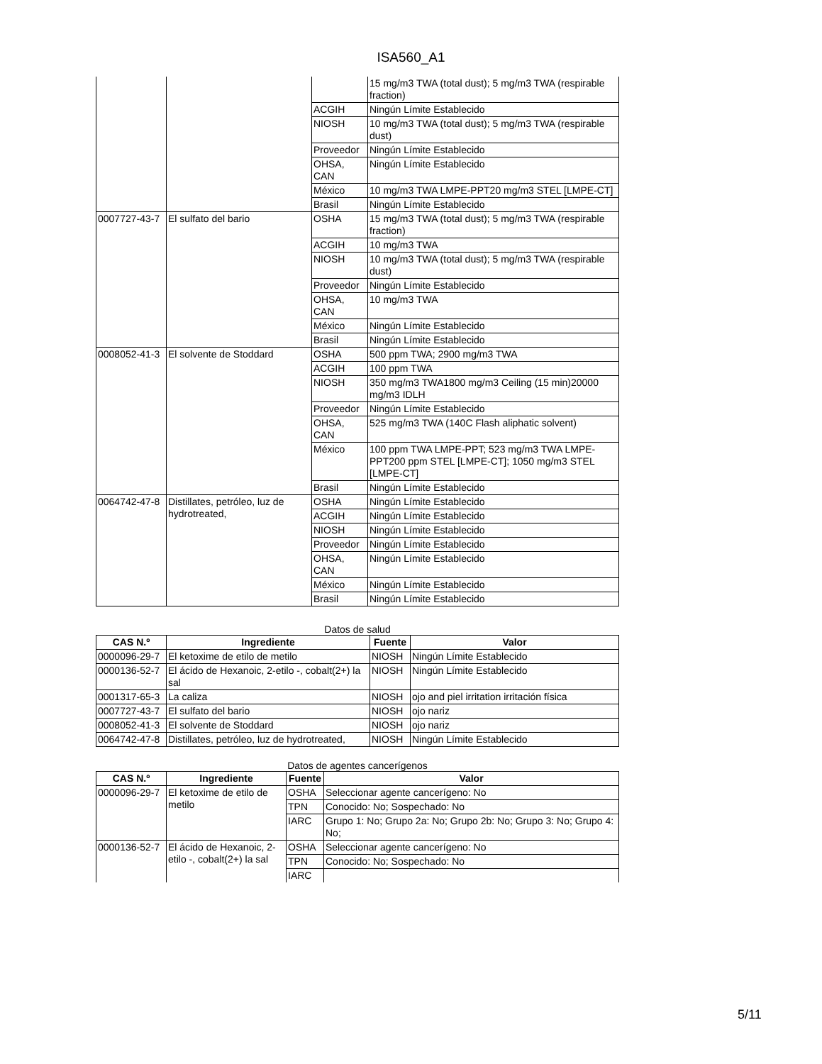ISA560_A1
| | | | 15 mg/m3 TWA (total dust); 5 mg/m3 TWA (respirable fraction) |
| | | ACGIH | Ningún Límite Establecido |
| | | NIOSH | 10 mg/m3 TWA (total dust); 5 mg/m3 TWA (respirable dust) |
| | | Proveedor | Ningún Límite Establecido |
| | | OHSA, CAN | Ningún Límite Establecido |
| | | México | 10 mg/m3 TWA LMPE-PPT20 mg/m3 STEL [LMPE-CT] |
| | | Brasil | Ningún Límite Establecido |
| 0007727-43-7 | El sulfato del bario | OSHA | 15 mg/m3 TWA (total dust); 5 mg/m3 TWA (respirable fraction) |
| | | ACGIH | 10 mg/m3 TWA |
| | | NIOSH | 10 mg/m3 TWA (total dust); 5 mg/m3 TWA (respirable dust) |
| | | Proveedor | Ningún Límite Establecido |
| | | OHSA, CAN | 10 mg/m3 TWA |
| | | México | Ningún Límite Establecido |
| | | Brasil | Ningún Límite Establecido |
| 0008052-41-3 | El solvente de Stoddard | OSHA | 500 ppm TWA; 2900 mg/m3 TWA |
| | | ACGIH | 100 ppm TWA |
| | | NIOSH | 350 mg/m3 TWA1800 mg/m3 Ceiling (15 min)20000 mg/m3 IDLH |
| | | Proveedor | Ningún Límite Establecido |
| | | OHSA, CAN | 525 mg/m3 TWA (140C Flash aliphatic solvent) |
| | | México | 100 ppm TWA LMPE-PPT; 523 mg/m3 TWA LMPE-PPT200 ppm STEL [LMPE-CT]; 1050 mg/m3 STEL [LMPE-CT] |
| | | Brasil | Ningún Límite Establecido |
| 0064742-47-8 | Distillates, petróleo, luz de hydrotreated, | OSHA | Ningún Límite Establecido |
| | | ACGIH | Ningún Límite Establecido |
| | | NIOSH | Ningún Límite Establecido |
| | | Proveedor | Ningún Límite Establecido |
| | | OHSA, CAN | Ningún Límite Establecido |
| | | México | Ningún Límite Establecido |
| | | Brasil | Ningún Límite Establecido |
Datos de salud
| CAS N.º | Ingrediente | Fuente | Valor |
| --- | --- | --- | --- |
| 0000096-29-7 | El ketoxime de etilo de metilo | NIOSH | Ningún Límite Establecido |
| 0000136-52-7 | El ácido de Hexanoic, 2-etilo -, cobalt(2+) la sal | NIOSH | Ningún Límite Establecido |
| 0001317-65-3 | La caliza | NIOSH | ojo and piel irritation irritación física |
| 0007727-43-7 | El sulfato del bario | NIOSH | ojo nariz |
| 0008052-41-3 | El solvente de Stoddard | NIOSH | ojo nariz |
| 0064742-47-8 | Distillates, petróleo, luz de hydrotreated, | NIOSH | Ningún Límite Establecido |
Datos de agentes cancerígenos
| CAS N.º | Ingrediente | Fuente | Valor |
| --- | --- | --- | --- |
| 0000096-29-7 | El ketoxime de etilo de metilo | OSHA | Seleccionar agente cancerígeno: No |
| | | TPN | Conocido: No; Sospechado: No |
| | | IARC | Grupo 1: No; Grupo 2a: No; Grupo 2b: No; Grupo 3: No; Grupo 4: No; |
| 0000136-52-7 | El ácido de Hexanoic, 2-etilo -, cobalt(2+) la sal | OSHA | Seleccionar agente cancerígeno: No |
| | | TPN | Conocido: No; Sospechado: No |
| | | IARC | |
5/11